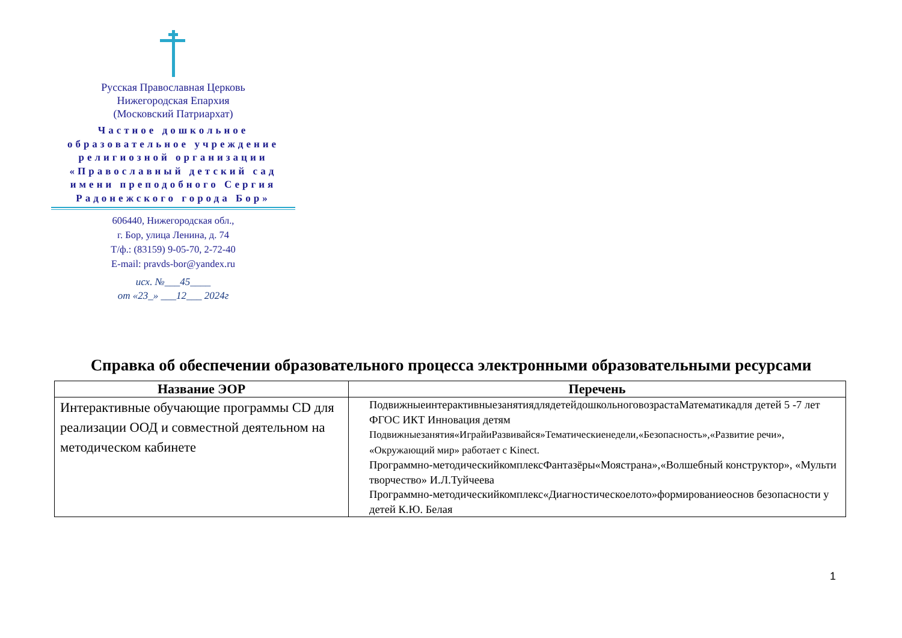Русская Православная Церковь
Нижегородская Епархия
(Московский Патриархат)
Частное дошкольное образовательное учреждение религиозной организации «Православный детский сад имени преподобного Сергия Радонежского города Бор»
606440, Нижегородская обл.,
г. Бор, улица Ленина, д. 74
Т/ф.: (83159) 9-05-70, 2-72-40
E-mail: pravds-bor@yandex.ru
исх. №___45____
от «23_» ___12___ 2024г
Справка об обеспечении образовательного процесса электронными образовательными ресурсами
| Название ЭОР | Перечень |
| --- | --- |
| Интерактивные обучающие программы CD для реализации ООД и совместной деятельном на методическом кабинете | ПодвижныеинтерактивныезанятиядлядетейдошкольноговозрастаМатематикадля детей 5 -7 лет ФГОС ИКТ Инновация детям Подвижныезанятия«ИграйиРазвивайся»Тематическиенедели,«Безопасность»,«Развитие речи», «Окружающий мир» работает с Kinect. Программно-методическийкомплексФантазёры«Моястрана»,«Волшебный конструктор», «Мульти творчество» И.Л.Туйчеева Программно-методическийкомплекс«Диагностическоелото»формированиеоснов безопасности у детей К.Ю. Белая |
1